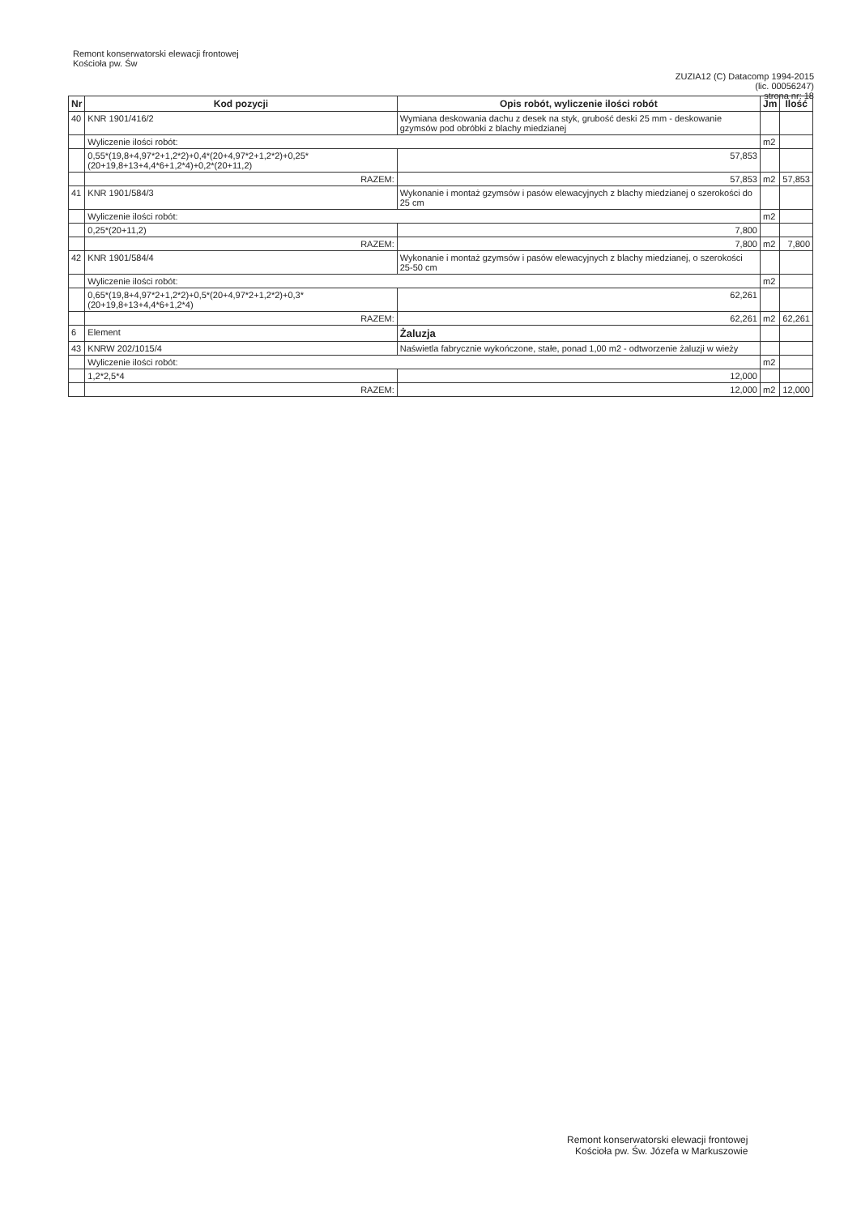Remont konserwatorski elewacji frontowej
Kościoła pw. Św
ZUZIA12 (C) Datacomp 1994-2015
(lic. 00056247)
strona nr: 18
| Nr | Kod pozycji | Opis robót, wyliczenie ilości robót | | Jm | Ilość |
| --- | --- | --- | --- | --- | --- |
| 40 | KNR 1901/416/2 | Wymiana deskowania dachu z desek na styk, grubość deski 25 mm - deskowanie gzymsów pod obróbki z blachy miedzianej | | | |
| | Wyliczenie ilości robót: | | | m2 | |
| | 0,55*(19,8+4,97*2+1,2*2)+0,4*(20+4,97*2+1,2*2)+0,25*(20+19,8+13+4,4*6+1,2*4)+0,2*(20+11,2) | | 57,853 | | |
| | RAZEM: | | 57,853 | m2 | 57,853 |
| 41 | KNR 1901/584/3 | Wykonanie i montaż gzymsów i pasów elewacyjnych z blachy miedzianej o szerokości do 25 cm | | | |
| | Wyliczenie ilości robót: | | | m2 | |
| | 0,25*(20+11,2) | | 7,800 | | |
| | RAZEM: | | 7,800 | m2 | 7,800 |
| 42 | KNR 1901/584/4 | Wykonanie i montaż gzymsów i pasów elewacyjnych z blachy miedzianej, o szerokości 25-50 cm | | | |
| | Wyliczenie ilości robót: | | | m2 | |
| | 0,65*(19,8+4,97*2+1,2*2)+0,5*(20+4,97*2+1,2*2)+0,3*(20+19,8+13+4,4*6+1,2*4) | | 62,261 | | |
| | RAZEM: | | 62,261 | m2 | 62,261 |
| 6 | Element | Żaluzja | | | |
| 43 | KNRW 202/1015/4 | Naświetla fabrycznie wykończone, stałe, ponad 1,00 m2 - odtworzenie żaluzji w wieży | | | |
| | Wyliczenie ilości robót: | | | m2 | |
| | 1,2*2,5*4 | | 12,000 | | |
| | RAZEM: | | 12,000 | m2 | 12,000 |
Remont konserwatorski elewacji frontowej
Kościoła pw. Św. Józefa w Markuszowie